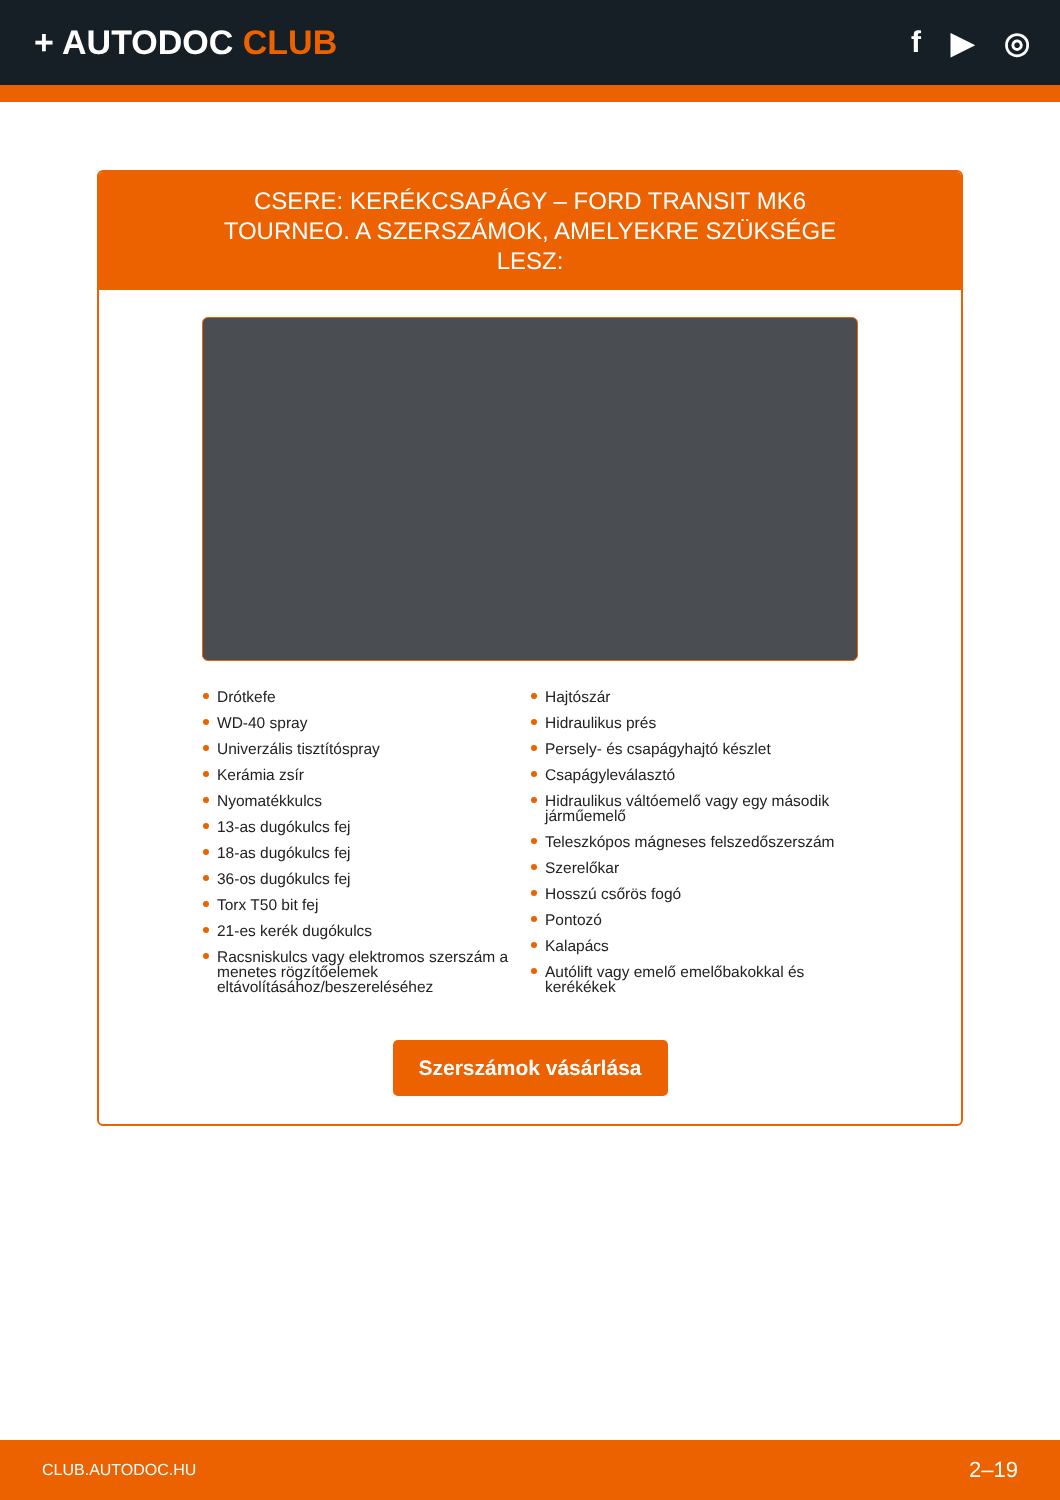+ AUTODOC CLUB f ▶ ◎
CSERE: KERÉKCSAPÁGY – FORD TRANSIT MK6 TOURNEO. A SZERSZÁMOK, AMELYEKRE SZÜKSÉGE LESZ:
Drótkefe
WD-40 spray
Univerzális tisztítóspray
Kerámia zsír
Nyomatékkulcs
13-as dugókulcs fej
18-as dugókulcs fej
36-os dugókulcs fej
Torx T50 bit fej
21-es kerék dugókulcs
Racsniskulcs vagy elektromos szerszám a menetes rögzítőelemek eltávolításához/beszereléséhez
Hajtószár
Hidraulikus prés
Persely- és csapágyhajtó készlet
Csapágyleválasztó
Hidraulikus váltóemelő vagy egy második járműemelő
Teleszkópos mágneses felszedőszerszám
Szerelőkar
Hosszú csőrös fogó
Pontozó
Kalapács
Autólift vagy emelő emelőbakokkal és kerékékek
Szerszámok vásárlása
CLUB.AUTODOC.HU 2–19